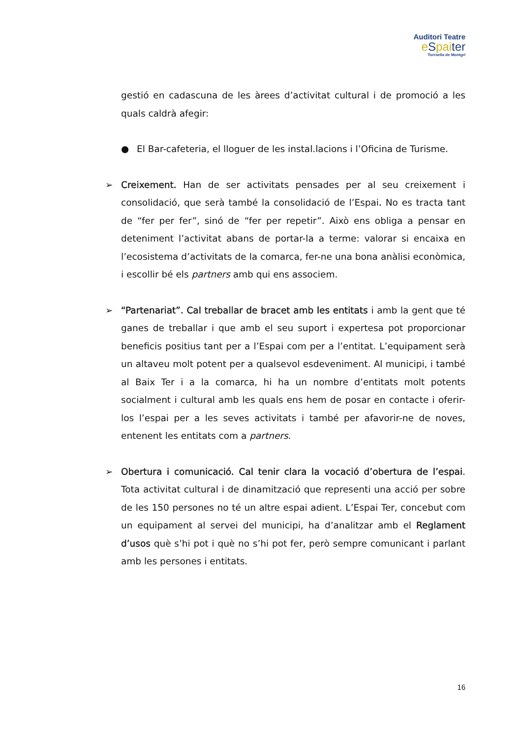Auditori Teatre
eSpaiter
Torroella de Montgrí
gestió en cadascuna de les àrees d’activitat cultural i de promoció a les quals caldrà afegir:
● El Bar-cafeteria, el lloguer de les instal.lacions i l’Oficina de Turisme.
➢ Creixement. Han de ser activitats pensades per al seu creixement i consolidació, que serà també la consolidació de l’Espai. No es tracta tant de “fer per fer”, sinó de “fer per repetir”. Això ens obliga a pensar en deteniment l’activitat abans de portar-la a terme: valorar si encaixa en l’ecosistema d’activitats de la comarca, fer-ne una bona anàlisi econòmica, i escollir bé els partners amb qui ens associem.
➢ “Partenariat”. Cal treballar de bracet amb les entitats i amb la gent que té ganes de treballar i que amb el seu suport i expertesa pot proporcionar beneficis positius tant per a l’Espai com per a l’entitat. L’equipament serà un altaveu molt potent per a qualsevol esdeveniment. Al municipi, i també al Baix Ter i a la comarca, hi ha un nombre d’entitats molt potents socialment i cultural amb les quals ens hem de posar en contacte i oferir-los l’espai per a les seves activitats i també per afavorir-ne de noves, entenent les entitats com a partners.
➢ Obertura i comunicació. Cal tenir clara la vocació d’obertura de l’espai. Tota activitat cultural i de dinamització que representi una acció per sobre de les 150 persones no té un altre espai adient. L’Espai Ter, concebut com un equipament al servei del municipi, ha d’analitzar amb el Reglament d’usos què s’hi pot i què no s’hi pot fer, però sempre comunicant i parlant amb les persones i entitats.
16